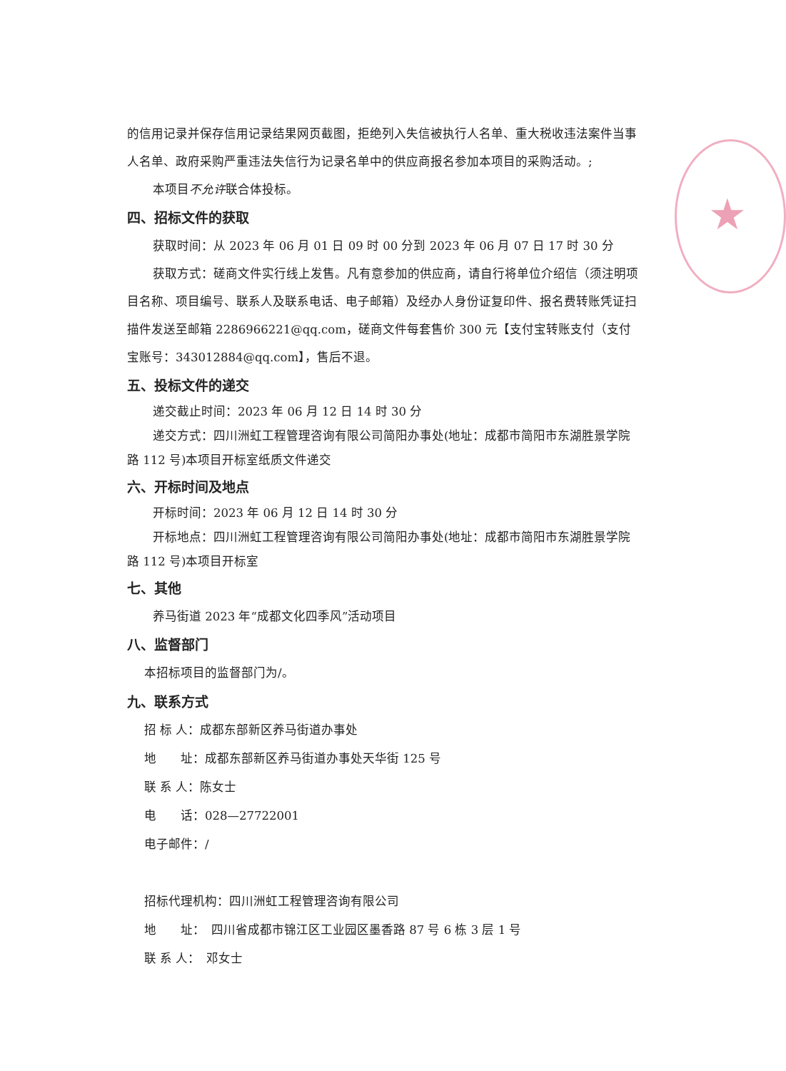★
的信用记录并保存信用记录结果网页截图，拒绝列入失信被执行人名单、重大税收违法案件当事人名单、政府采购严重违法失信行为记录名单中的供应商报名参加本项目的采购活动。;
本项目不允许联合体投标。
四、招标文件的获取
获取时间：从 2023 年 06 月 01 日 09 时 00 分到 2023 年 06 月 07 日 17 时 30 分
获取方式：磋商文件实行线上发售。凡有意参加的供应商，请自行将单位介绍信（须注明项目名称、项目编号、联系人及联系电话、电子邮箱）及经办人身份证复印件、报名费转账凭证扫描件发送至邮箱 2286966221@qq.com，磋商文件每套售价 300 元【支付宝转账支付（支付宝账号：343012884@qq.com】，售后不退。
五、投标文件的递交
递交截止时间：2023 年 06 月 12 日 14 时 30 分
递交方式：四川洲虹工程管理咨询有限公司简阳办事处(地址：成都市简阳市东湖胜景学院路 112 号)本项目开标室纸质文件递交
六、开标时间及地点
开标时间：2023 年 06 月 12 日 14 时 30 分
开标地点：四川洲虹工程管理咨询有限公司简阳办事处(地址：成都市简阳市东湖胜景学院路 112 号)本项目开标室
七、其他
养马街道 2023 年“成都文化四季风”活动项目
八、监督部门
本招标项目的监督部门为/。
九、联系方式
招 标 人：成都东部新区养马街道办事处
地　　址：成都东部新区养马街道办事处天华街 125 号
联 系 人：陈女士
电　　话：028—27722001
电子邮件：/
招标代理机构：四川洲虹工程管理咨询有限公司
地　　址：　四川省成都市锦江区工业园区墨香路 87 号 6 栋 3 层 1 号
联 系 人：　邓女士